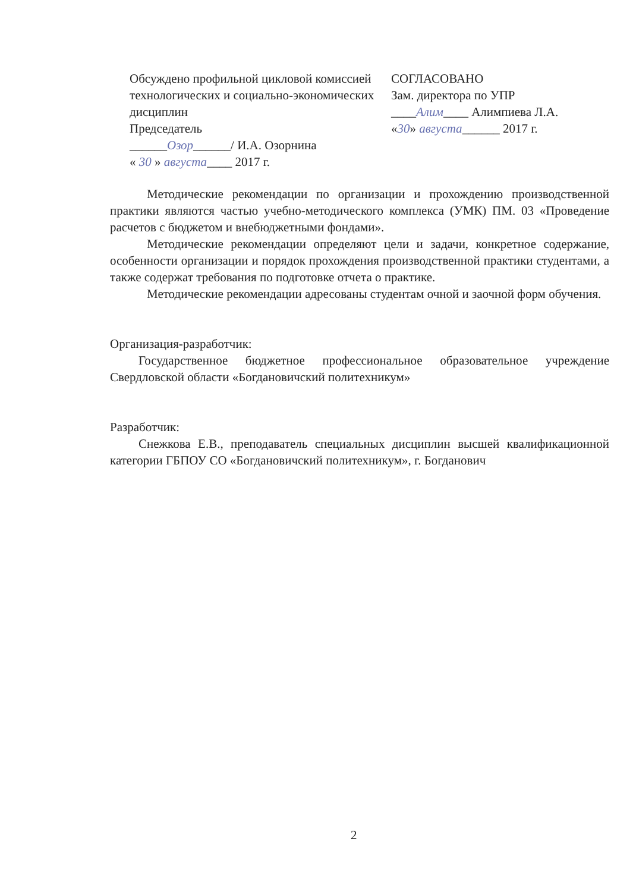Обсуждено профильной цикловой комиссией
технологических и социально-экономических дисциплин
Председатель
______Озор______/ И.А. Озорнина
« 30 » августа____ 2017 г.
СОГЛАСОВАНО
Зам. директора по УПР
____Алим____ Алимпиева Л.А.
«30» августа______ 2017 г.
Методические рекомендации по организации и прохождению производственной практики являются частью учебно-методического комплекса (УМК) ПМ. 03 «Проведение расчетов с бюджетом и внебюджетными фондами».
Методические рекомендации определяют цели и задачи, конкретное содержание, особенности организации и порядок прохождения производственной практики студентами, а также содержат требования по подготовке отчета о практике.
Методические рекомендации адресованы студентам очной и заочной форм обучения.
Организация-разработчик:
Государственное бюджетное профессиональное образовательное учреждение Свердловской области «Богдановичский политехникум»
Разработчик:
Снежкова Е.В., преподаватель специальных дисциплин высшей квалификационной категории ГБПОУ СО «Богдановичский политехникум», г. Богданович
2